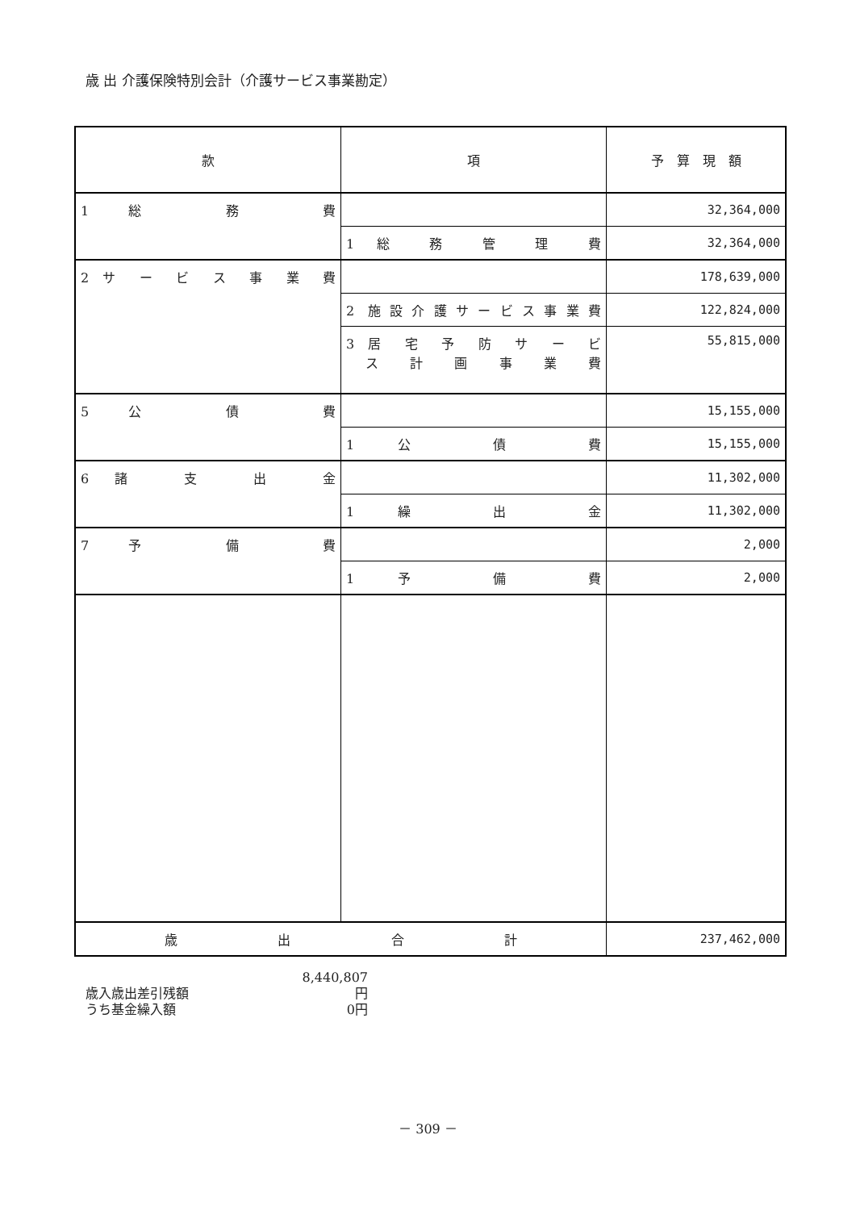歳 出 介護保険特別会計（介護サービス事業勘定）
| 款 | 項 | 予 算 現 額 |
| --- | --- | --- |
| 1 総 務 費 | | 32,364,000 |
| | 1 総 務 管 理 費 | 32,364,000 |
| 2 サ ー ビ ス 事 業 費 | | 178,639,000 |
| | 2 施設介護サービス事業費 | 122,824,000 |
| | 3 居 宅 予 防 サ ー ビ ス 計 画 事 業 費 | 55,815,000 |
| 5 公 債 費 | | 15,155,000 |
| | 1 公 債 費 | 15,155,000 |
| 6 諸 支 出 金 | | 11,302,000 |
| | 1 繰 出 金 | 11,302,000 |
| 7 予 備 費 | | 2,000 |
| | 1 予 備 費 | 2,000 |
| 歳 出 合 計 | | 237,462,000 |
歳入歳出差引残額 8,440,807円
うち基金繰入額 0円
－ 309 －